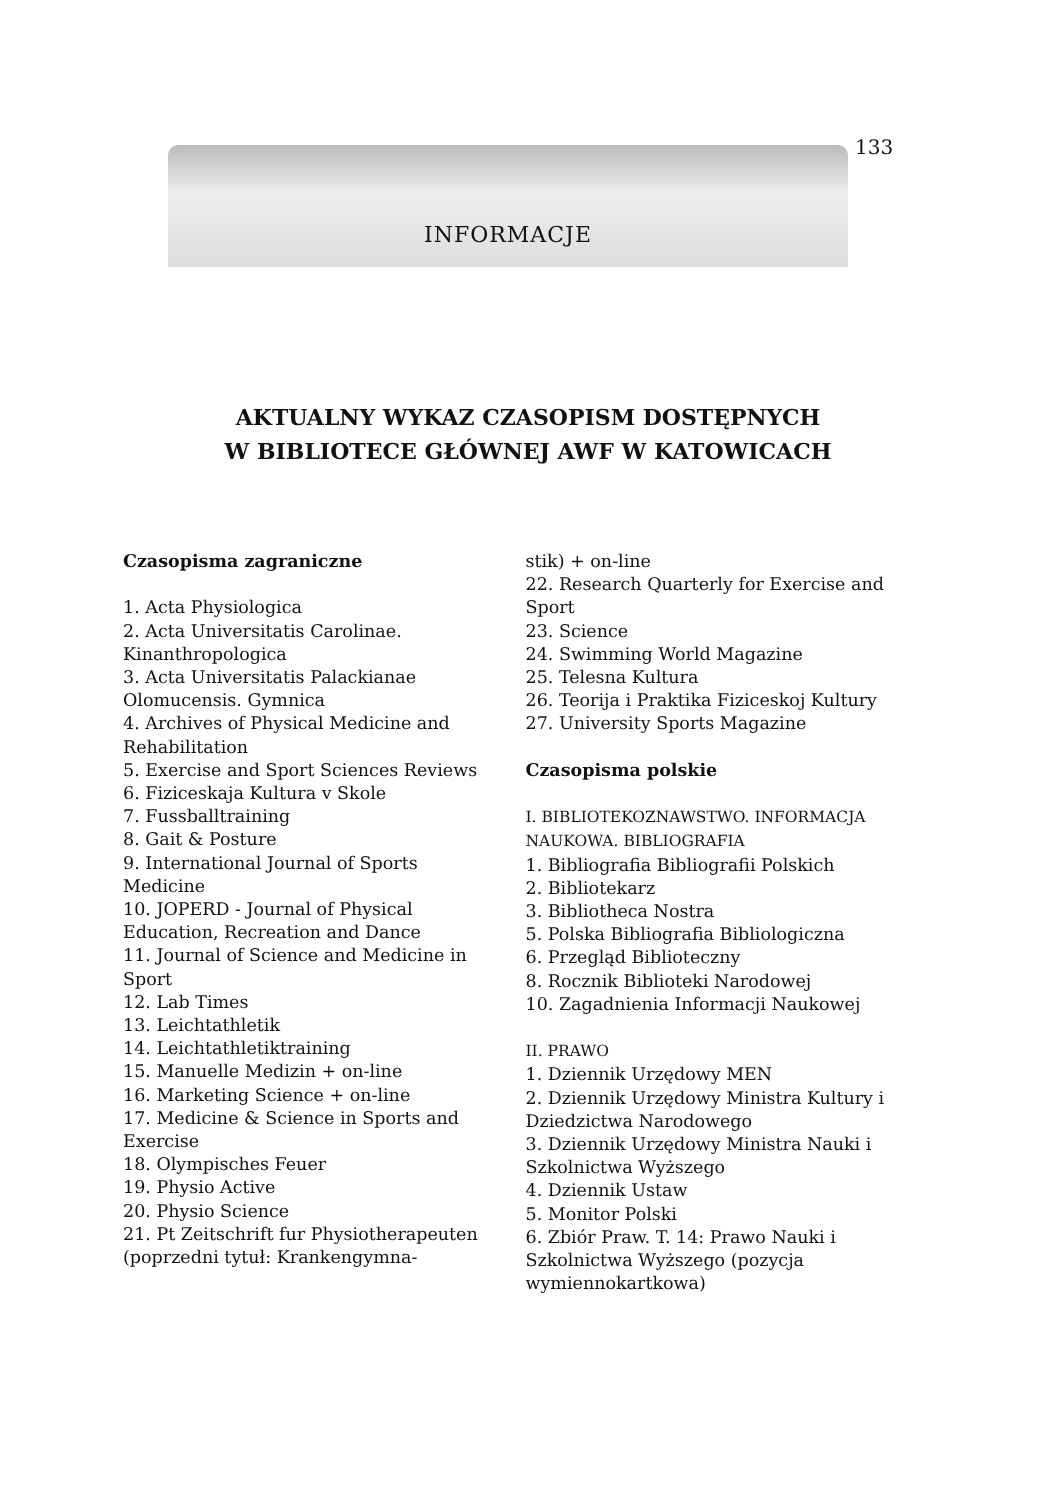133
INFORMACJE
AKTUALNY WYKAZ CZASOPISM DOSTĘPNYCH
W BIBLIOTECE GŁÓWNEJ AWF W KATOWICACH
Czasopisma zagraniczne
1. Acta Physiologica
2. Acta Universitatis Carolinae. Kinanthropologica
3. Acta Universitatis Palackianae Olomucensis. Gymnica
4. Archives of Physical Medicine and Rehabilitation
5. Exercise and Sport Sciences Reviews
6. Fiziceskaja Kultura v Skole
7. Fussballtraining
8. Gait & Posture
9. International Journal of Sports Medicine
10. JOPERD - Journal of Physical Education, Recreation and Dance
11. Journal of Science and Medicine in Sport
12. Lab Times
13. Leichtathletik
14. Leichtathletiktraining
15. Manuelle Medizin + on-line
16. Marketing Science + on-line
17. Medicine & Science in Sports and Exercise
18. Olympisches Feuer
19. Physio Active
20. Physio Science
21. Pt Zeitschrift fur Physiotherapeuten (poprzedni tytuł: Krankengymna-
stik) + on-line
22. Research Quarterly for Exercise and Sport
23. Science
24. Swimming World Magazine
25. Telesna Kultura
26. Teorija i Praktika Fiziceskoj Kultury
27. University Sports Magazine
Czasopisma polskie
I. BIBLIOTEKOZNAWSTWO. INFORMACJA NAUKOWA. BIBLIOGRAFIA
1. Bibliografia Bibliografii Polskich
2. Bibliotekarz
3. Bibliotheca Nostra
5. Polska Bibliografia Bibliologiczna
6. Przegląd Biblioteczny
8. Rocznik Biblioteki Narodowej
10. Zagadnienia Informacji Naukowej
II. PRAWO
1. Dziennik Urzędowy MEN
2. Dziennik Urzędowy Ministra Kultury i Dziedzictwa Narodowego
3. Dziennik Urzędowy Ministra Nauki i Szkolnictwa Wyższego
4. Dziennik Ustaw
5. Monitor Polski
6. Zbiór Praw. T. 14: Prawo Nauki i Szkolnictwa Wyższego (pozycja wymiennokartkowa)